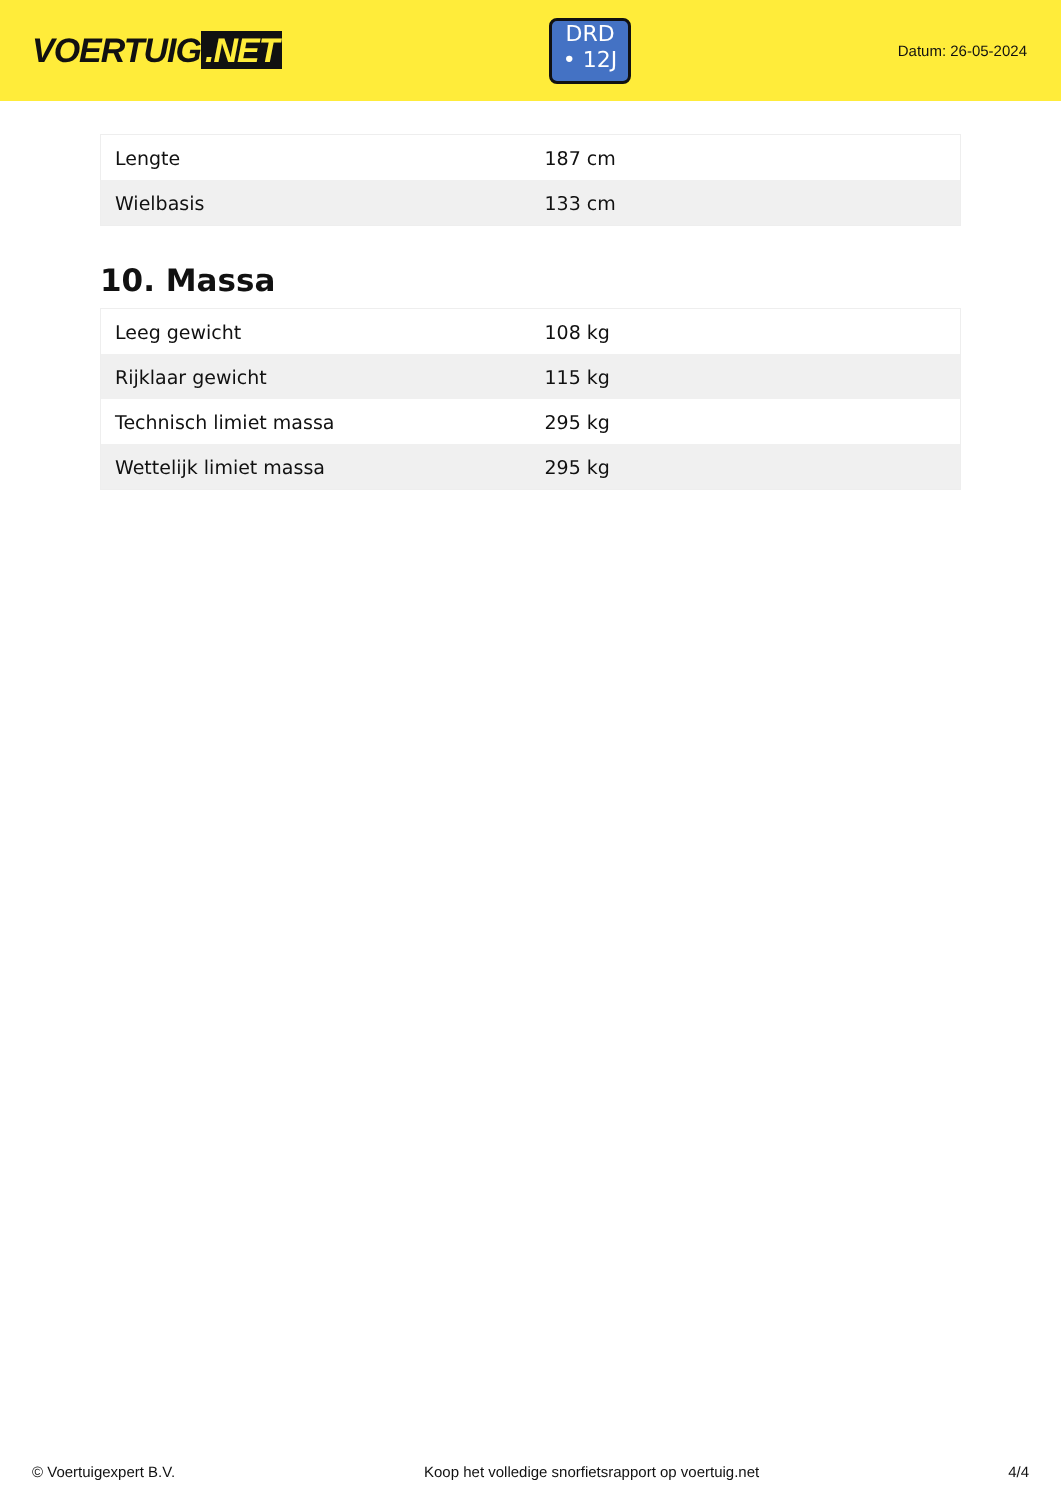VOERTUIG.NET
DRD
• 12J
Datum: 26-05-2024
| Lengte | 187 cm |
| Wielbasis | 133 cm |
10. Massa
| Leeg gewicht | 108 kg |
| Rijklaar gewicht | 115 kg |
| Technisch limiet massa | 295 kg |
| Wettelijk limiet massa | 295 kg |
© Voertuigexpert B.V. Koop het volledige snorfietsrapport op voertuig.net 4/4